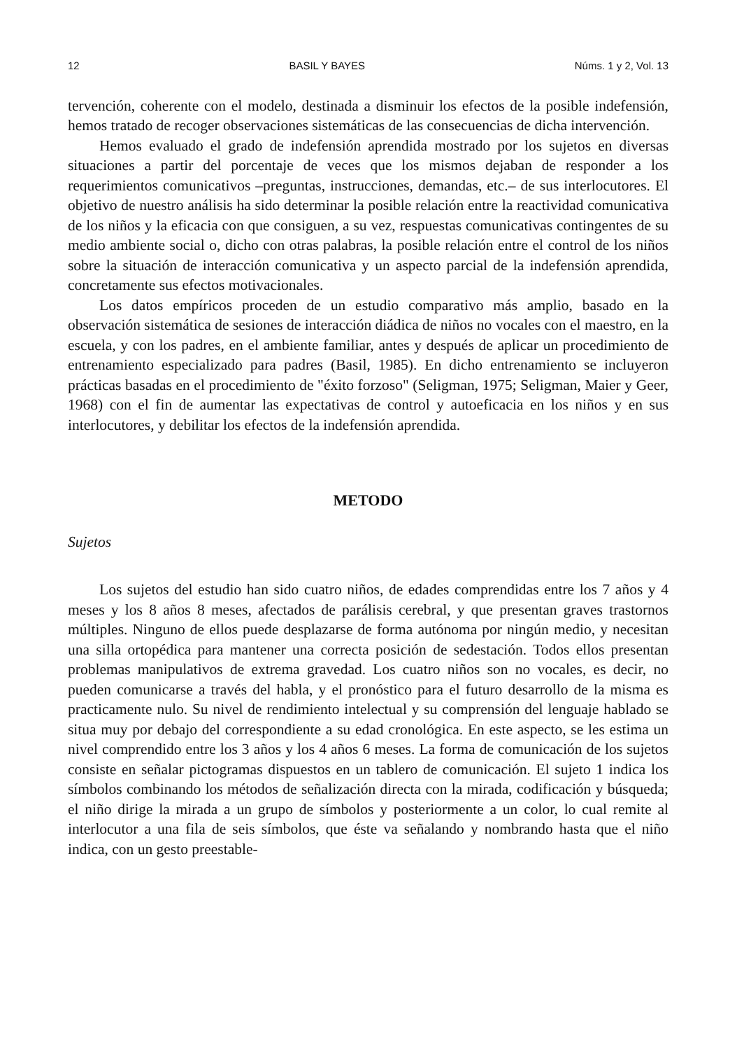12 BASIL Y BAYES Núms. 1 y 2, Vol. 13
tervención, coherente con el modelo, destinada a disminuir los efectos de la posible indefensión, hemos tratado de recoger observaciones sistemáticas de las consecuencias de dicha intervención.
Hemos evaluado el grado de indefensión aprendida mostrado por los sujetos en diversas situaciones a partir del porcentaje de veces que los mismos dejaban de responder a los requerimientos comunicativos –preguntas, instrucciones, demandas, etc.– de sus interlocutores. El objetivo de nuestro análisis ha sido determinar la posible relación entre la reactividad comunicativa de los niños y la eficacia con que consiguen, a su vez, respuestas comunicativas contingentes de su medio ambiente social o, dicho con otras palabras, la posible relación entre el control de los niños sobre la situación de interacción comunicativa y un aspecto parcial de la indefensión aprendida, concretamente sus efectos motivacionales.
Los datos empíricos proceden de un estudio comparativo más amplio, basado en la observación sistemática de sesiones de interacción diádica de niños no vocales con el maestro, en la escuela, y con los padres, en el ambiente familiar, antes y después de aplicar un procedimiento de entrenamiento especializado para padres (Basil, 1985). En dicho entrenamiento se incluyeron prácticas basadas en el procedimiento de "éxito forzoso" (Seligman, 1975; Seligman, Maier y Geer, 1968) con el fin de aumentar las expectativas de control y autoeficacia en los niños y en sus interlocutores, y debilitar los efectos de la indefensión aprendida.
METODO
Sujetos
Los sujetos del estudio han sido cuatro niños, de edades comprendidas entre los 7 años y 4 meses y los 8 años 8 meses, afectados de parálisis cerebral, y que presentan graves trastornos múltiples. Ninguno de ellos puede desplazarse de forma autónoma por ningún medio, y necesitan una silla ortopédica para mantener una correcta posición de sedestación. Todos ellos presentan problemas manipulativos de extrema gravedad. Los cuatro niños son no vocales, es decir, no pueden comunicarse a través del habla, y el pronóstico para el futuro desarrollo de la misma es practicamente nulo. Su nivel de rendimiento intelectual y su comprensión del lenguaje hablado se situa muy por debajo del correspondiente a su edad cronológica. En este aspecto, se les estima un nivel comprendido entre los 3 años y los 4 años 6 meses. La forma de comunicación de los sujetos consiste en señalar pictogramas dispuestos en un tablero de comunicación. El sujeto 1 indica los símbolos combinando los métodos de señalización directa con la mirada, codificación y búsqueda; el niño dirige la mirada a un grupo de símbolos y posteriormente a un color, lo cual remite al interlocutor a una fila de seis símbolos, que éste va señalando y nombrando hasta que el niño indica, con un gesto preestable-